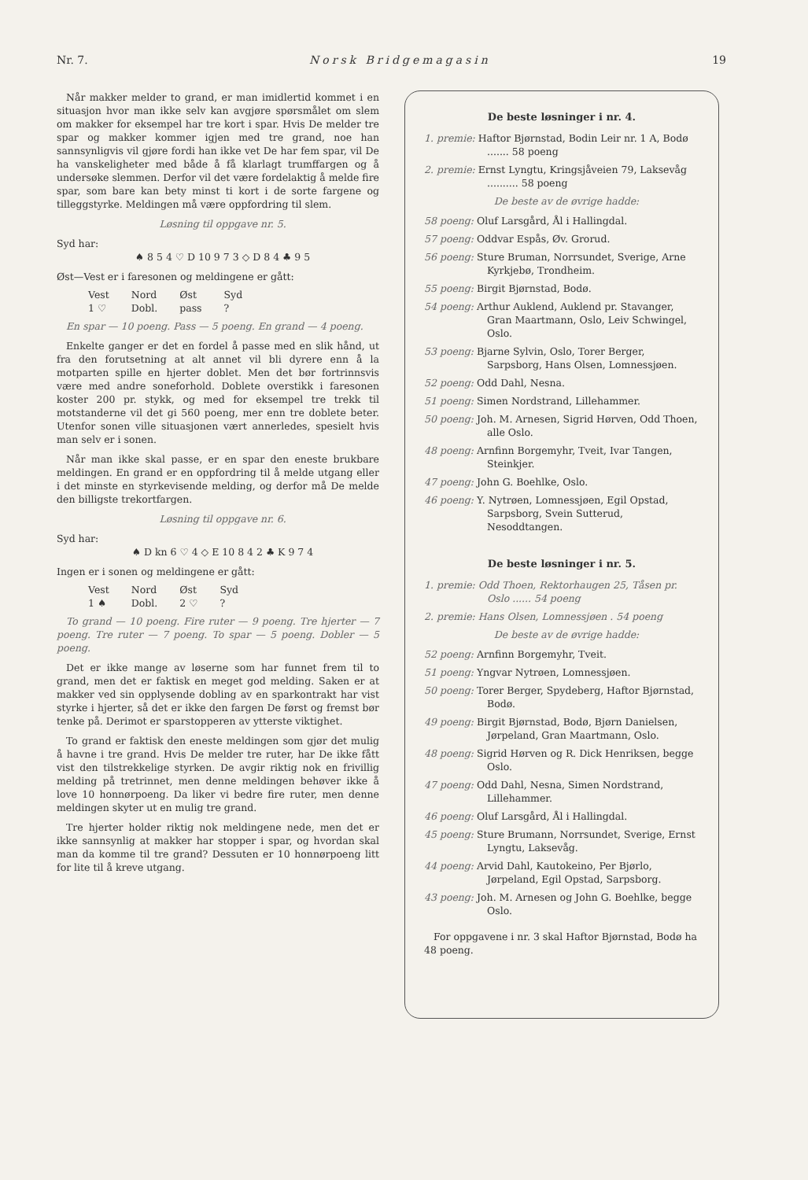Nr. 7. Norsk Bridgemagasin 19
Når makker melder to grand, er man imidlertid kommet i en situasjon hvor man ikke selv kan avgjøre spørsmålet om slem om makker for eksempel har tre kort i spar. Hvis De melder tre spar og makker kommer igjen med tre grand, noe han sannsynligvis vil gjøre fordi han ikke vet De har fem spar, vil De ha vanskeligheter med både å få klarlagt trumffargen og å undersøke slemmen. Derfor vil det være fordelaktig å melde fire spar, som bare kan bety minst ti kort i de sorte fargene og tilleggstyrke. Meldingen må være oppfordring til slem.
Løsning til oppgave nr. 5.
Syd har:
♠ 8 5 4 ♡ D 10 9 7 3 ◇ D 8 4 ♣ 9 5
Øst—Vest er i faresonen og meldingene er gått:
| Vest | Nord | Øst | Syd |
| 1 ♡ | Dobl. | pass | ? |
En spar — 10 poeng. Pass — 5 poeng. En grand — 4 poeng.
Enkelte ganger er det en fordel å passe med en slik hånd, ut fra den forutsetning at alt annet vil bli dyrere enn å la motparten spille en hjerter doblet. Men det bør fortrinnsvis være med andre soneforhold. Doblete overstikk i faresonen koster 200 pr. stykk, og med for eksempel tre trekk til motstanderne vil det gi 560 poeng, mer enn tre doblete beter. Utenfor sonen ville situasjonen vært annerledes, spesielt hvis man selv er i sonen.
Når man ikke skal passe, er en spar den eneste brukbare meldingen. En grand er en oppfordring til å melde utgang eller i det minste en styrkevisende melding, og derfor må De melde den billigste trekortfargen.
Løsning til oppgave nr. 6.
Syd har:
♠ D kn 6 ♡ 4 ◇ E 10 8 4 2 ♣ K 9 7 4
Ingen er i sonen og meldingene er gått:
| Vest | Nord | Øst | Syd |
| 1 ♠ | Dobl. | 2 ♡ | ? |
To grand — 10 poeng. Fire ruter — 9 poeng. Tre hjerter — 7 poeng. Tre ruter — 7 poeng. To spar — 5 poeng. Dobler — 5 poeng.
Det er ikke mange av løserne som har funnet frem til to grand, men det er faktisk en meget god melding. Saken er at makker ved sin opplysende dobling av en sparkontrakt har vist styrke i hjerter, så det er ikke den fargen De først og fremst bør tenke på. Derimot er sparstopperen av ytterste viktighet.
To grand er faktisk den eneste meldingen som gjør det mulig å havne i tre grand. Hvis De melder tre ruter, har De ikke fått vist den tilstrekkelige styrken. De avgir riktig nok en frivillig melding på tretrinnet, men denne meldingen behøver ikke å love 10 honnørpoeng. Da liker vi bedre fire ruter, men denne meldingen skyter ut en mulig tre grand.
Tre hjerter holder riktig nok meldingene nede, men det er ikke sannsynlig at makker har stopper i spar, og hvordan skal man da komme til tre grand? Dessuten er 10 honnørpoeng litt for lite til å kreve utgang.
De beste løsninger i nr. 4.
1. premie: Haftor Bjørnstad, Bodin Leir nr. 1 A, Bodø ....... 58 poeng
2. premie: Ernst Lyngtu, Kringsjåveien 79, Laksevåg .......... 58 poeng
De beste av de øvrige hadde:
58 poeng: Oluf Larsgård, Ål i Hallingdal.
57 poeng: Oddvar Espås, Øv. Grorud.
56 poeng: Sture Bruman, Norrsundet, Sverige, Arne Kyrkjebø, Trondheim.
55 poeng: Birgit Bjørnstad, Bodø.
54 poeng: Arthur Auklend, Auklend pr. Stavanger, Gran Maartmann, Oslo, Leiv Schwingel, Oslo.
53 poeng: Bjarne Sylvin, Oslo, Torer Berger, Sarpsborg, Hans Olsen, Lomnessjøen.
52 poeng: Odd Dahl, Nesna.
51 poeng: Simen Nordstrand, Lillehammer.
50 poeng: Joh. M. Arnesen, Sigrid Hørven, Odd Thoen, alle Oslo.
48 poeng: Arnfinn Borgemyhr, Tveit, Ivar Tangen, Steinkjer.
47 poeng: John G. Boehlke, Oslo.
46 poeng: Y. Nytrøen, Lomnessjøen, Egil Opstad, Sarpsborg, Svein Sutterud, Nesoddtangen.
De beste løsninger i nr. 5.
1. premie: Odd Thoen, Rektorhaugen 25, Tåsen pr. Oslo ...... 54 poeng
2. premie: Hans Olsen, Lomnessjøen . 54 poeng
De beste av de øvrige hadde:
52 poeng: Arnfinn Borgemyhr, Tveit.
51 poeng: Yngvar Nytrøen, Lomnessjøen.
50 poeng: Torer Berger, Spydeberg, Haftor Bjørnstad, Bodø.
49 poeng: Birgit Bjørnstad, Bodø, Bjørn Danielsen, Jørpeland, Gran Maartmann, Oslo.
48 poeng: Sigrid Hørven og R. Dick Henriksen, begge Oslo.
47 poeng: Odd Dahl, Nesna, Simen Nordstrand, Lillehammer.
46 poeng: Oluf Larsgård, Ål i Hallingdal.
45 poeng: Sture Brumann, Norrsundet, Sverige, Ernst Lyngtu, Laksevåg.
44 poeng: Arvid Dahl, Kautokeino, Per Bjørlo, Jørpeland, Egil Opstad, Sarpsborg.
43 poeng: Joh. M. Arnesen og John G. Boehlke, begge Oslo.
For oppgavene i nr. 3 skal Haftor Bjørnstad, Bodø ha 48 poeng.